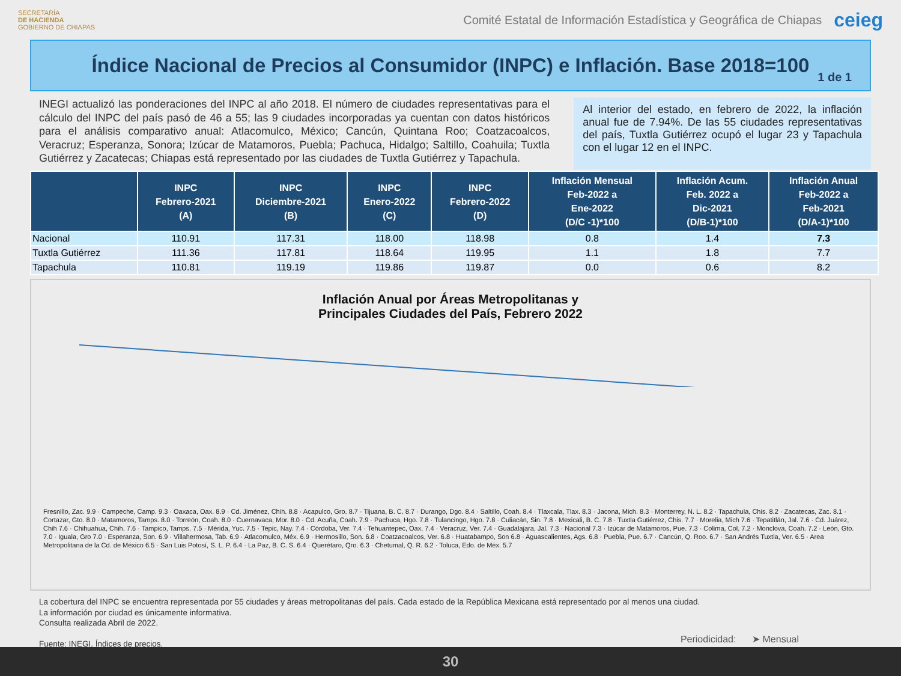SECRETARÍA
DE HACIENDA
GOBIERNO DE CHIAPAS
Comité Estatal de Información Estadística y Geográfica de Chiapas
ceieg
Índice Nacional de Precios al Consumidor (INPC) e Inflación. Base 2018=100
1 de 1
INEGI actualizó las ponderaciones del INPC al año 2018. El número de ciudades representativas para el cálculo del INPC del país pasó de 46 a 55; las 9 ciudades incorporadas ya cuentan con datos históricos para el análisis comparativo anual: Atlacomulco, México; Cancún, Quintana Roo; Coatzacoalcos, Veracruz; Esperanza, Sonora; Izúcar de Matamoros, Puebla; Pachuca, Hidalgo; Saltillo, Coahuila; Tuxtla Gutiérrez y Zacatecas; Chiapas está representado por las ciudades de Tuxtla Gutiérrez y Tapachula.
Al interior del estado, en febrero de 2022, la inflación anual fue de 7.94%. De las 55 ciudades representativas del país, Tuxtla Gutiérrez ocupó el lugar 23 y Tapachula con el lugar 12 en el INPC.
| | INPC Febrero-2021 (A) | INPC Diciembre-2021 (B) | INPC Enero-2022 (C) | INPC Febrero-2022 (D) | Inflación Mensual Feb-2022 a Ene-2022 (D/C -1)*100 | Inflación Acum. Feb. 2022 a Dic-2021 (D/B-1)*100 | Inflación Anual Feb-2022 a Feb-2021 (D/A-1)*100 |
| --- | --- | --- | --- | --- | --- | --- | --- |
| Nacional | 110.91 | 117.31 | 118.00 | 118.98 | 0.8 | 1.4 | 7.3 |
| Tuxtla Gutiérrez | 111.36 | 117.81 | 118.64 | 119.95 | 1.1 | 1.8 | 7.7 |
| Tapachula | 110.81 | 119.19 | 119.86 | 119.87 | 0.0 | 0.6 | 8.2 |
Inflación Anual por Áreas Metropolitanas y
Principales Ciudades del País, Febrero 2022
Fresnillo, Zac. 9.9 · Campeche, Camp. 9.3 · Oaxaca, Oax. 8.9 · Cd. Jiménez, Chih. 8.8 · Acapulco, Gro. 8.7 · Tijuana, B. C. 8.7 · Durango, Dgo. 8.4 · Saltillo, Coah. 8.4 · Tlaxcala, Tlax. 8.3 · Jacona, Mich. 8.3 · Monterrey, N. L. 8.2 · Tapachula, Chis. 8.2 · Zacatecas, Zac. 8.1 · Cortazar, Gto. 8.0 · Matamoros, Tamps. 8.0 · Torreón, Coah. 8.0 · Cuernavaca, Mor. 8.0 · Cd. Acuña, Coah. 7.9 · Pachuca, Hgo. 7.8 · Tulancingo, Hgo. 7.8 · Culiacán, Sin. 7.8 · Mexicali, B. C. 7.8 · Tuxtla Gutiérrez, Chis. 7.7 · Morelia, Mich 7.6 · Tepatitlán, Jal. 7.6 · Cd. Juárez, Chih 7.6 · Chihuahua, Chih. 7.6 · Tampico, Tamps. 7.5 · Mérida, Yuc. 7.5 · Tepic, Nay. 7.4 · Córdoba, Ver. 7.4 · Tehuantepec, Oax. 7.4 · Veracruz, Ver. 7.4 · Guadalajara, Jal. 7.3 · Nacional 7.3 · Izúcar de Matamoros, Pue. 7.3 · Colima, Col. 7.2 · Monclova, Coah. 7.2 · León, Gto. 7.0 · Iguala, Gro 7.0 · Esperanza, Son. 6.9 · Villahermosa, Tab. 6.9 · Atlacomulco, Méx. 6.9 · Hermosillo, Son. 6.8 · Coatzacoalcos, Ver. 6.8 · Huatabampo, Son 6.8 · Aguascalientes, Ags. 6.8 · Puebla, Pue. 6.7 · Cancún, Q. Roo. 6.7 · San Andrés Tuxtla, Ver. 6.5 · Area Metropolitana de la Cd. de México 6.5 · San Luis Potosí, S. L. P. 6.4 · La Paz, B. C. S. 6.4 · Querétaro, Qro. 6.3 · Chetumal, Q. R. 6.2 · Toluca, Edo. de Méx. 5.7
La cobertura del INPC se encuentra representada por 55 ciudades y áreas metropolitanas del país. Cada estado de la República Mexicana está representado por al menos una ciudad.
La información por ciudad es únicamente informativa.
Consulta realizada Abril de 2022.
Fuente: INEGI. Índices de precios.
Periodicidad: ➤ Mensual
30